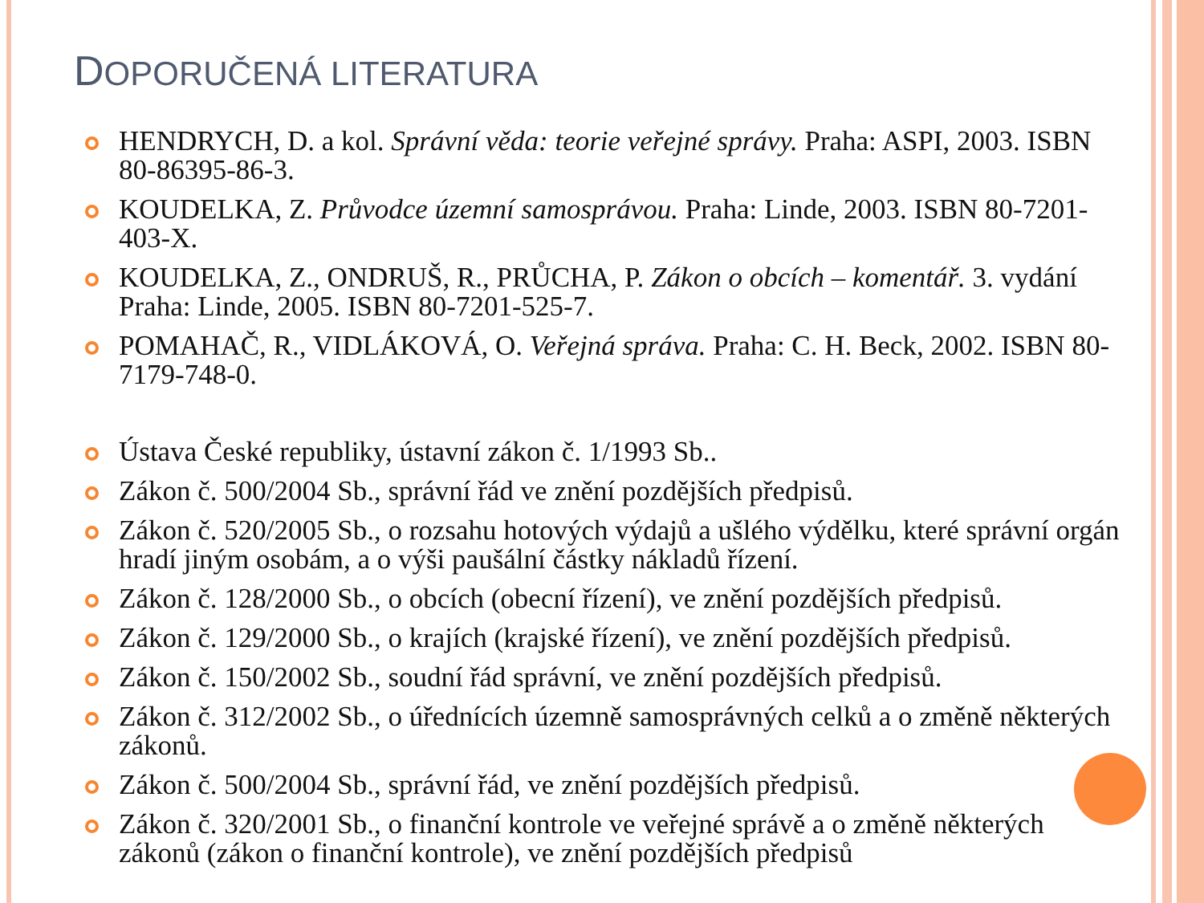DOPORUČENÁ LITERATURA
HENDRYCH, D. a kol. Správní věda: teorie veřejné správy. Praha: ASPI, 2003. ISBN 80-86395-86-3.
KOUDELKA, Z. Průvodce územní samosprávou. Praha: Linde, 2003. ISBN 80-7201-403-X.
KOUDELKA, Z., ONDRUŠ, R., PRŮCHA, P. Zákon o obcích – komentář. 3. vydání Praha: Linde, 2005. ISBN 80-7201-525-7.
POMAHAČ, R., VIDLÁKOVÁ, O. Veřejná správa. Praha: C. H. Beck, 2002. ISBN 80-7179-748-0.
Ústava České republiky, ústavní zákon č. 1/1993 Sb..
Zákon č. 500/2004 Sb., správní řád ve znění pozdějších předpisů.
Zákon č. 520/2005 Sb., o rozsahu hotových výdajů a ušlého výdělku, které správní orgán hradí jiným osobám, a o výši paušální částky nákladů řízení.
Zákon č. 128/2000 Sb., o obcích (obecní řízení), ve znění pozdějších předpisů.
Zákon č. 129/2000 Sb., o krajích (krajské řízení), ve znění pozdějších předpisů.
Zákon č. 150/2002 Sb., soudní řád správní, ve znění pozdějších předpisů.
Zákon č. 312/2002 Sb., o úřednících územně samosprávných celků a o změně některých zákonů.
Zákon č. 500/2004 Sb., správní řád, ve znění pozdějších předpisů.
Zákon č. 320/2001 Sb., o finanční kontrole ve veřejné správě a o změně některých zákonů (zákon o finanční kontrole), ve znění pozdějších předpisů